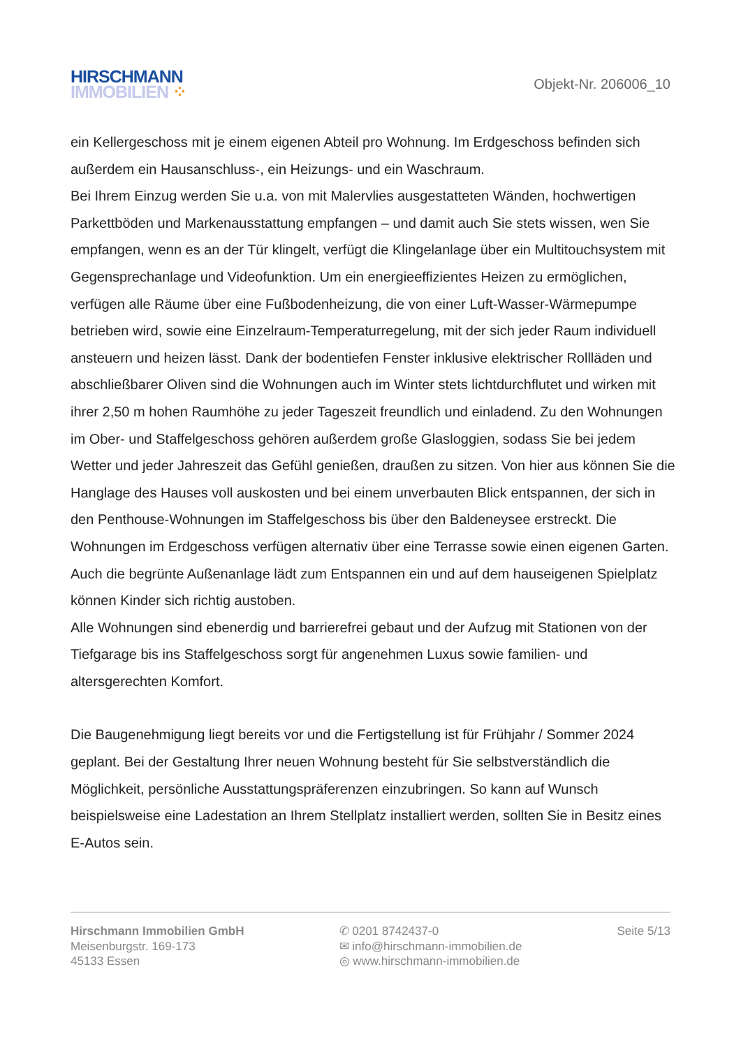HIRSCHMANN
IMMOBILIEN ⁘
Objekt-Nr. 206006_10
ein Kellergeschoss mit je einem eigenen Abteil pro Wohnung. Im Erdgeschoss befinden sich außerdem ein Hausanschluss-, ein Heizungs- und ein Waschraum.
Bei Ihrem Einzug werden Sie u.a. von mit Malervlies ausgestatteten Wänden, hochwertigen Parkettböden und Markenausstattung empfangen – und damit auch Sie stets wissen, wen Sie empfangen, wenn es an der Tür klingelt, verfügt die Klingelanlage über ein Multitouchsystem mit Gegensprechanlage und Videofunktion. Um ein energieeffizientes Heizen zu ermöglichen, verfügen alle Räume über eine Fußbodenheizung, die von einer Luft-Wasser-Wärmepumpe betrieben wird, sowie eine Einzelraum-Temperaturregelung, mit der sich jeder Raum individuell ansteuern und heizen lässt. Dank der bodentiefen Fenster inklusive elektrischer Rollläden und abschließbarer Oliven sind die Wohnungen auch im Winter stets lichtdurchflutet und wirken mit ihrer 2,50 m hohen Raumhöhe zu jeder Tageszeit freundlich und einladend. Zu den Wohnungen im Ober- und Staffelgeschoss gehören außerdem große Glasloggien, sodass Sie bei jedem Wetter und jeder Jahreszeit das Gefühl genießen, draußen zu sitzen. Von hier aus können Sie die Hanglage des Hauses voll auskosten und bei einem unverbauten Blick entspannen, der sich in den Penthouse-Wohnungen im Staffelgeschoss bis über den Baldeneysee erstreckt. Die Wohnungen im Erdgeschoss verfügen alternativ über eine Terrasse sowie einen eigenen Garten. Auch die begrünte Außenanlage lädt zum Entspannen ein und auf dem hauseigenen Spielplatz können Kinder sich richtig austoben.
Alle Wohnungen sind ebenerdig und barrierefrei gebaut und der Aufzug mit Stationen von der Tiefgarage bis ins Staffelgeschoss sorgt für angenehmen Luxus sowie familien- und altersgerechten Komfort.
Die Baugenehmigung liegt bereits vor und die Fertigstellung ist für Frühjahr / Sommer 2024 geplant. Bei der Gestaltung Ihrer neuen Wohnung besteht für Sie selbstverständlich die Möglichkeit, persönliche Ausstattungspräferenzen einzubringen. So kann auf Wunsch beispielsweise eine Ladestation an Ihrem Stellplatz installiert werden, sollten Sie in Besitz eines E-Autos sein.
Hirschmann Immobilien GmbH
Meisenburgstr. 169-173
45133 Essen
✆ 0201 8742437-0
✉ info@hirschmann-immobilien.de
◎ www.hirschmann-immobilien.de
Seite 5/13